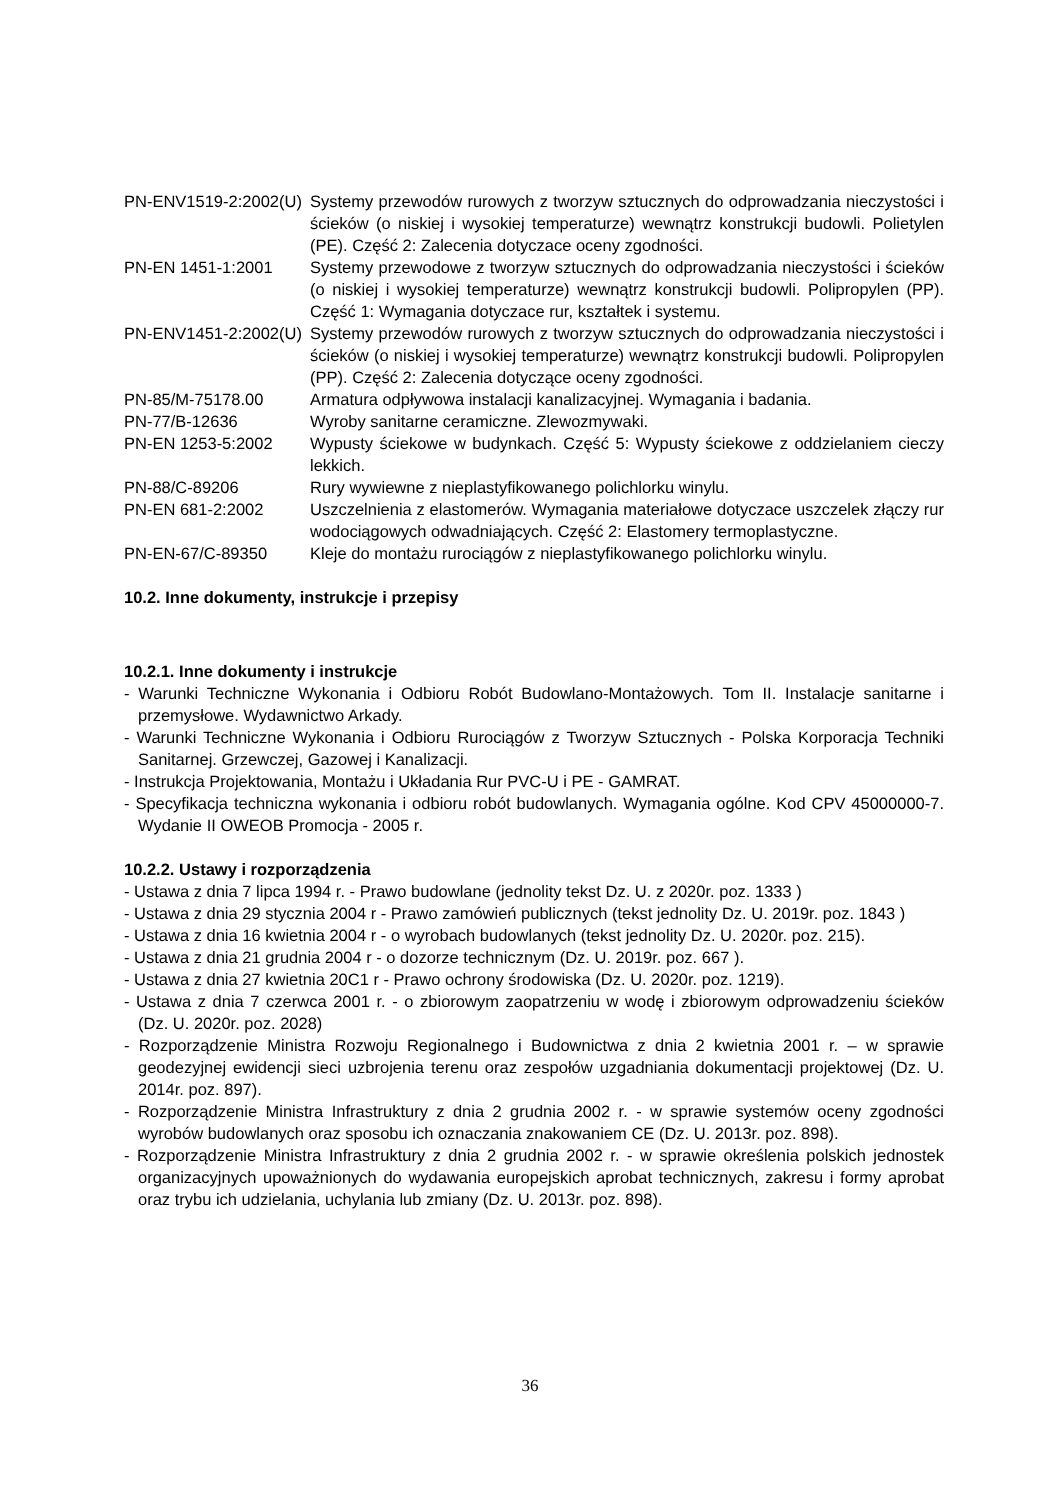PN-ENV1519-2:2002(U)
Systemy przewodów rurowych z tworzyw sztucznych do odprowadzania nieczystości i ścieków (o niskiej i wysokiej temperaturze) wewnątrz konstrukcji budowli. Polietylen (PE). Część 2: Zalecenia dotyczace oceny zgodności.
PN-EN 1451-1:2001 Systemy przewodowe z tworzyw sztucznych do odprowadzania nieczystości i ścieków (o niskiej i wysokiej temperaturze) wewnątrz konstrukcji budowli. Polipropylen (PP). Część 1: Wymagania dotyczace rur, kształtek i systemu.
PN-ENV1451-2:2002(U)
Systemy przewodów rurowych z tworzyw sztucznych do odprowadzania nieczystości i ścieków (o niskiej i wysokiej temperaturze) wewnątrz konstrukcji budowli. Polipropylen (PP). Część 2: Zalecenia dotyczące oceny zgodności.
PN-85/M-75178.00 Armatura odpływowa instalacji kanalizacyjnej. Wymagania i badania.
PN-77/B-12636 Wyroby sanitarne ceramiczne. Zlewozmywaki.
PN-EN 1253-5:2002 Wypusty ściekowe w budynkach. Część 5: Wypusty ściekowe z oddzielaniem cieczy lekkich.
PN-88/C-89206 Rury wywiewne z nieplastyfikowanego polichlorku winylu.
PN-EN 681-2:2002 Uszczelnienia z elastomerów. Wymagania materiałowe dotyczace uszczelek złączy rur wodociągowych odwadniających. Część 2: Elastomery termoplastyczne.
PN-EN-67/C-89350 Kleje do montażu rurociągów z nieplastyfikowanego polichlorku winylu.
10.2. Inne dokumenty, instrukcje i przepisy
10.2.1. Inne dokumenty i instrukcje
- Warunki Techniczne Wykonania i Odbioru Robót Budowlano-Montażowych. Tom II. Instalacje sanitarne i przemysłowe. Wydawnictwo Arkady.
- Warunki Techniczne Wykonania i Odbioru Rurociągów z Tworzyw Sztucznych - Polska Korporacja Techniki Sanitarnej. Grzewczej, Gazowej i Kanalizacji.
- Instrukcja Projektowania, Montażu i Układania Rur PVC-U i PE - GAMRAT.
- Specyfikacja techniczna wykonania i odbioru robót budowlanych. Wymagania ogólne. Kod CPV 45000000-7. Wydanie II OWEOB Promocja - 2005 r.
10.2.2. Ustawy i rozporządzenia
- Ustawa z dnia 7 lipca 1994 r. - Prawo budowlane (jednolity tekst Dz. U. z 2020r. poz. 1333 )
- Ustawa z dnia 29 stycznia 2004 r - Prawo zamówień publicznych (tekst jednolity Dz. U. 2019r. poz. 1843 )
- Ustawa z dnia 16 kwietnia 2004 r - o wyrobach budowlanych (tekst jednolity Dz. U. 2020r. poz. 215).
- Ustawa z dnia 21 grudnia 2004 r - o dozorze technicznym (Dz. U. 2019r. poz. 667 ).
- Ustawa z dnia 27 kwietnia 20C1 r - Prawo ochrony środowiska (Dz. U. 2020r. poz. 1219).
- Ustawa z dnia 7 czerwca 2001 r. - o zbiorowym zaopatrzeniu w wodę i zbiorowym odprowadzeniu ścieków (Dz. U. 2020r. poz. 2028)
- Rozporządzenie Ministra Rozwoju Regionalnego i Budownictwa z dnia 2 kwietnia 2001 r. – w sprawie geodezyjnej ewidencji sieci uzbrojenia terenu oraz zespołów uzgadniania dokumentacji projektowej (Dz. U. 2014r. poz. 897).
- Rozporządzenie Ministra Infrastruktury z dnia 2 grudnia 2002 r. - w sprawie systemów oceny zgodności wyrobów budowlanych oraz sposobu ich oznaczania znakowaniem CE (Dz. U. 2013r. poz. 898).
- Rozporządzenie Ministra Infrastruktury z dnia 2 grudnia 2002 r. - w sprawie określenia polskich jednostek organizacyjnych upoważnionych do wydawania europejskich aprobat technicznych, zakresu i formy aprobat oraz trybu ich udzielania, uchylania lub zmiany (Dz. U. 2013r. poz. 898).
36